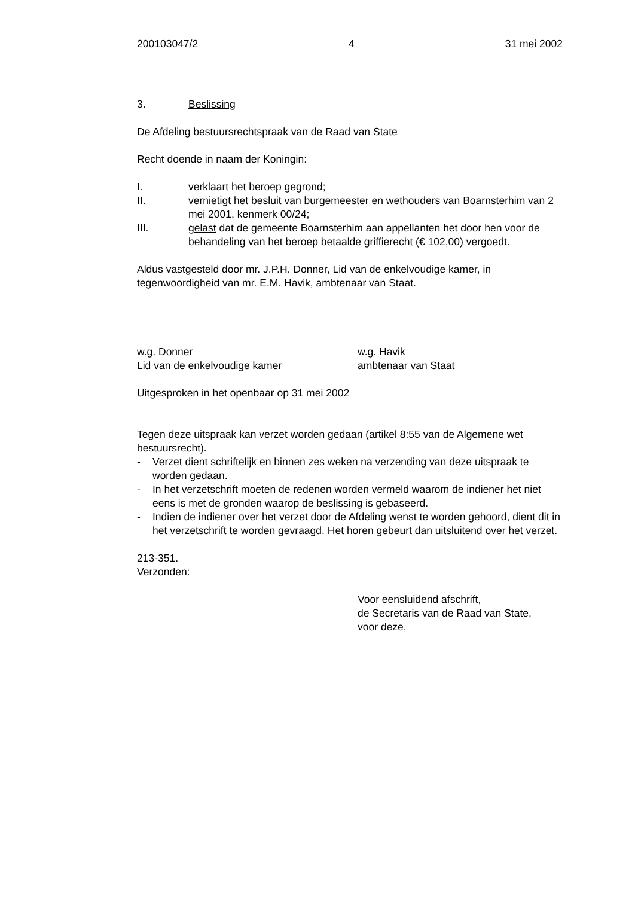200103047/2 4 31 mei 2002
3. Beslissing
De Afdeling bestuursrechtspraak van de Raad van State
Recht doende in naam der Koningin:
I. verklaart het beroep gegrond;
II. vernietigt het besluit van burgemeester en wethouders van Boarnsterhim van 2 mei 2001, kenmerk 00/24;
III. gelast dat de gemeente Boarnsterhim aan appellanten het door hen voor de behandeling van het beroep betaalde griffierecht (€ 102,00) vergoedt.
Aldus vastgesteld door mr. J.P.H. Donner, Lid van de enkelvoudige kamer, in tegenwoordigheid van mr. E.M. Havik, ambtenaar van Staat.
w.g. Donner
Lid van de enkelvoudige kamer w.g. Havik
ambtenaar van Staat
Uitgesproken in het openbaar op 31 mei 2002
Tegen deze uitspraak kan verzet worden gedaan (artikel 8:55 van de Algemene wet bestuursrecht).
- Verzet dient schriftelijk en binnen zes weken na verzending van deze uitspraak te worden gedaan.
- In het verzetschrift moeten de redenen worden vermeld waarom de indiener het niet eens is met de gronden waarop de beslissing is gebaseerd.
- Indien de indiener over het verzet door de Afdeling wenst te worden gehoord, dient dit in het verzetschrift te worden gevraagd. Het horen gebeurt dan uitsluitend over het verzet.
213-351.
Verzonden:
Voor eensluidend afschrift,
de Secretaris van de Raad van State,
voor deze,